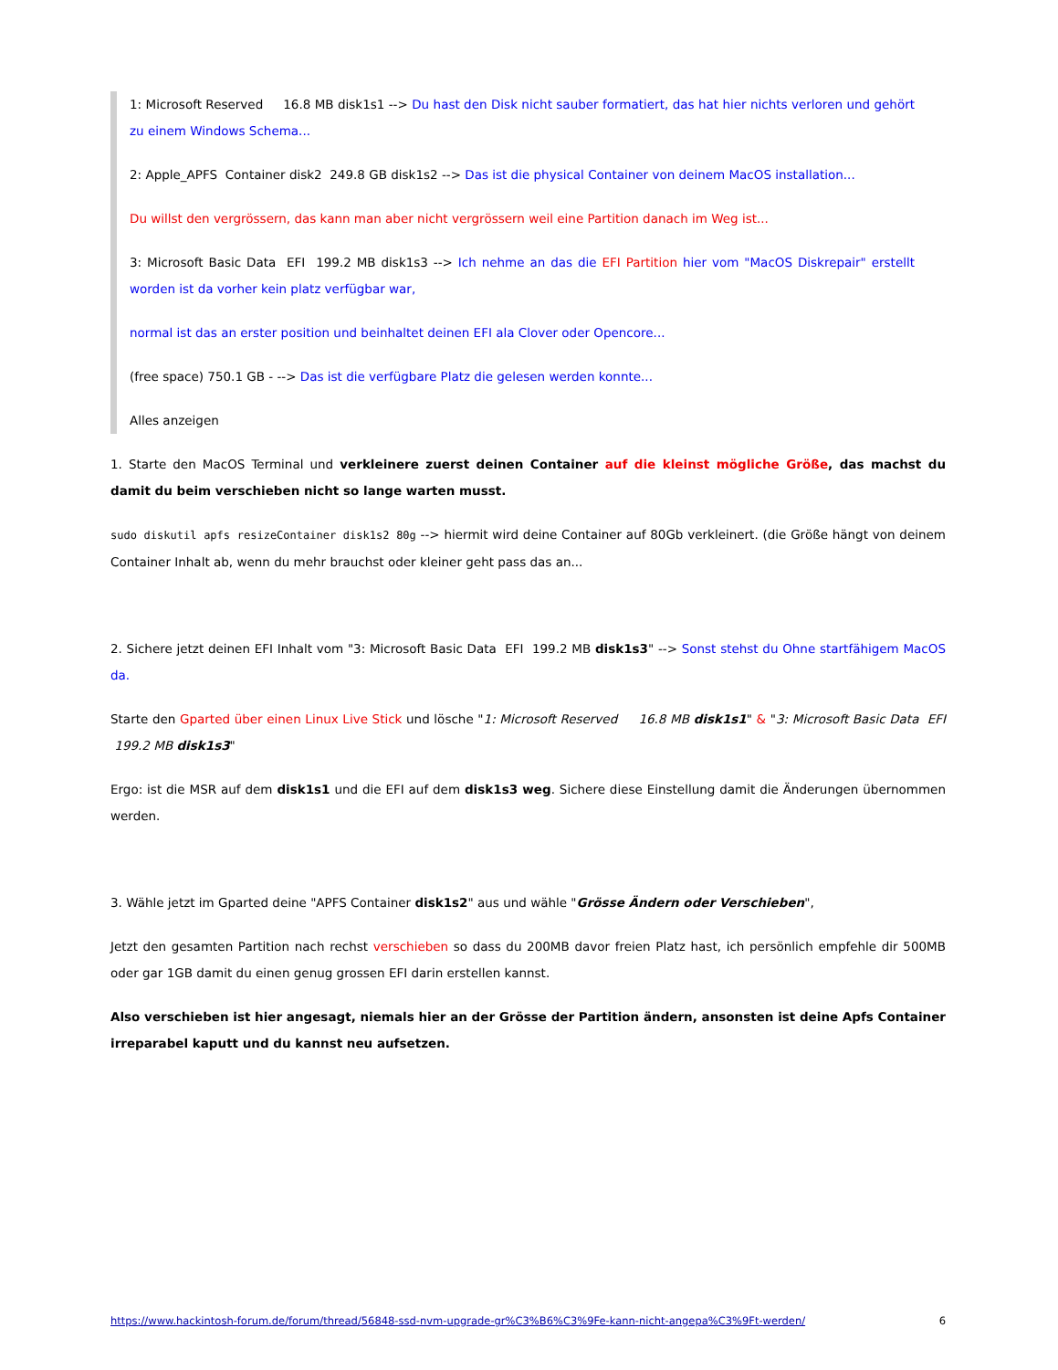1: Microsoft Reserved 16.8 MB disk1s1 --> Du hast den Disk nicht sauber formatiert, das hat hier nichts verloren und gehört zu einem Windows Schema...
2: Apple_APFS Container disk2 249.8 GB disk1s2 --> Das ist die physical Container von deinem MacOS installation...
Du willst den vergrössern, das kann man aber nicht vergrössern weil eine Partition danach im Weg ist...
3: Microsoft Basic Data EFI 199.2 MB disk1s3 --> Ich nehme an das die EFI Partition hier vom "MacOS Diskrepair" erstellt worden ist da vorher kein platz verfügbar war,
normal ist das an erster position und beinhaltet deinen EFI ala Clover oder Opencore...
(free space) 750.1 GB - --> Das ist die verfügbare Platz die gelesen werden konnte...
Alles anzeigen
1. Starte den MacOS Terminal und verkleinere zuerst deinen Container auf die kleinst mögliche Größe, das machst du damit du beim verschieben nicht so lange warten musst.
sudo diskutil apfs resizeContainer disk1s2 80g --> hiermit wird deine Container auf 80Gb verkleinert. (die Größe hängt von deinem Container Inhalt ab, wenn du mehr brauchst oder kleiner geht pass das an...
2. Sichere jetzt deinen EFI Inhalt vom "3: Microsoft Basic Data EFI 199.2 MB disk1s3" --> Sonst stehst du Ohne startfähigem MacOS da.
Starte den Gparted über einen Linux Live Stick und lösche "1: Microsoft Reserved 16.8 MB disk1s1" & "3: Microsoft Basic Data EFI 199.2 MB disk1s3"
Ergo: ist die MSR auf dem disk1s1 und die EFI auf dem disk1s3 weg. Sichere diese Einstellung damit die Änderungen übernommen werden.
3. Wähle jetzt im Gparted deine "APFS Container disk1s2" aus und wähle "Grösse Ändern oder Verschieben",
Jetzt den gesamten Partition nach rechst verschieben so dass du 200MB davor freien Platz hast, ich persönlich empfehle dir 500MB oder gar 1GB damit du einen genug grossen EFI darin erstellen kannst.
Also verschieben ist hier angesagt, niemals hier an der Grösse der Partition ändern, ansonsten ist deine Apfs Container irreparabel kaputt und du kannst neu aufsetzen.
https://www.hackintosh-forum.de/forum/thread/56848-ssd-nvm-upgrade-gr%C3%B6%C3%9Fe-kann-nicht-angepa%C3%9Ft-werden/ 6